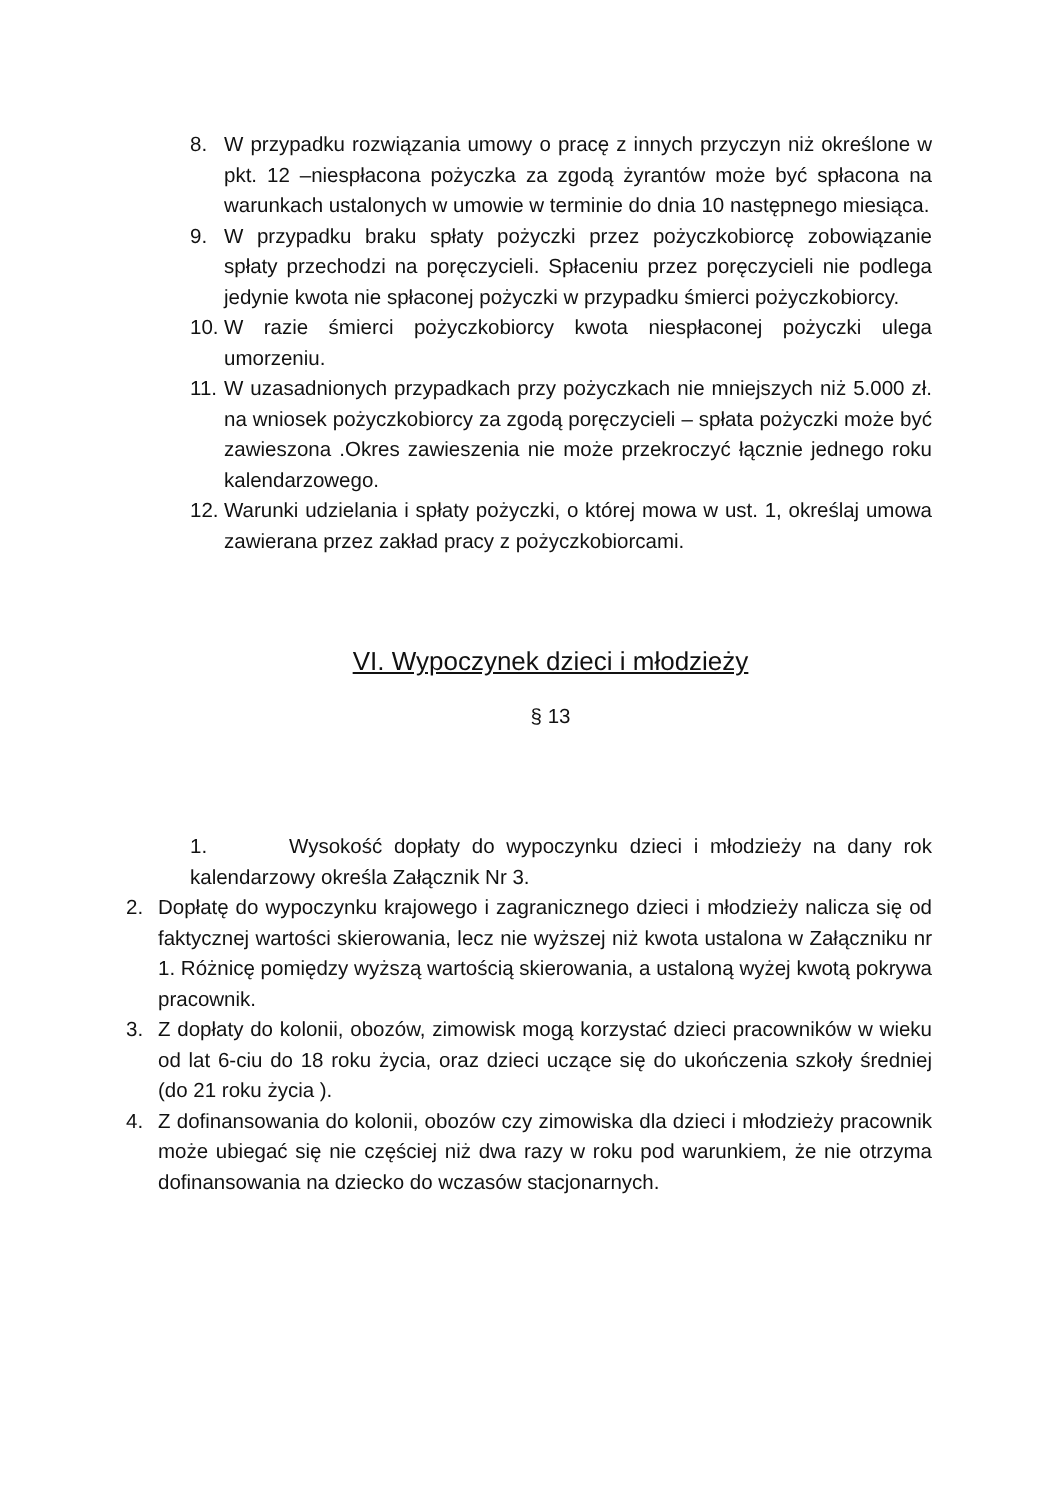8. W przypadku rozwiązania umowy o pracę z innych przyczyn niż określone w pkt. 12 –niespłacona pożyczka za zgodą żyrantów może być spłacona na warunkach ustalonych w umowie w terminie do dnia 10 następnego miesiąca.
9. W przypadku braku spłaty pożyczki przez pożyczkobiorcę zobowiązanie spłaty przechodzi na poręczycieli. Spłaceniu przez poręczycieli nie podlega jedynie kwota nie spłaconej pożyczki w przypadku śmierci pożyczkobiorcy.
10. W razie śmierci pożyczkobiorcy kwota niespłaconej pożyczki ulega umorzeniu.
11. W uzasadnionych przypadkach przy pożyczkach nie mniejszych niż 5.000 zł. na wniosek pożyczkobiorcy za zgodą poręczycieli – spłata pożyczki może być zawieszona .Okres zawieszenia nie może przekroczyć łącznie jednego roku kalendarzowego.
12. Warunki udzielania i spłaty pożyczki, o której mowa w ust. 1, określaj umowa zawierana przez zakład pracy z pożyczkobiorcami.
VI. Wypoczynek dzieci i młodzieży
§ 13
1. Wysokość dopłaty do wypoczynku dzieci i młodzieży na dany rok kalendarzowy określa Załącznik Nr 3.
2. Dopłatę do wypoczynku krajowego i zagranicznego dzieci i młodzieży nalicza się od faktycznej wartości skierowania, lecz nie wyższej niż kwota ustalona w Załączniku nr 1. Różnicę pomiędzy wyższą wartością skierowania, a ustaloną wyżej kwotą pokrywa pracownik.
3. Z dopłaty do kolonii, obozów, zimowisk mogą korzystać dzieci pracowników w wieku od lat 6-ciu do 18 roku życia, oraz dzieci uczące się do ukończenia szkoły średniej (do 21 roku życia ).
4. Z dofinansowania do kolonii, obozów czy zimowiska dla dzieci i młodzieży pracownik może ubiegać się nie częściej niż dwa razy w roku pod warunkiem, że nie otrzyma dofinansowania na dziecko do wczasów stacjonarnych.